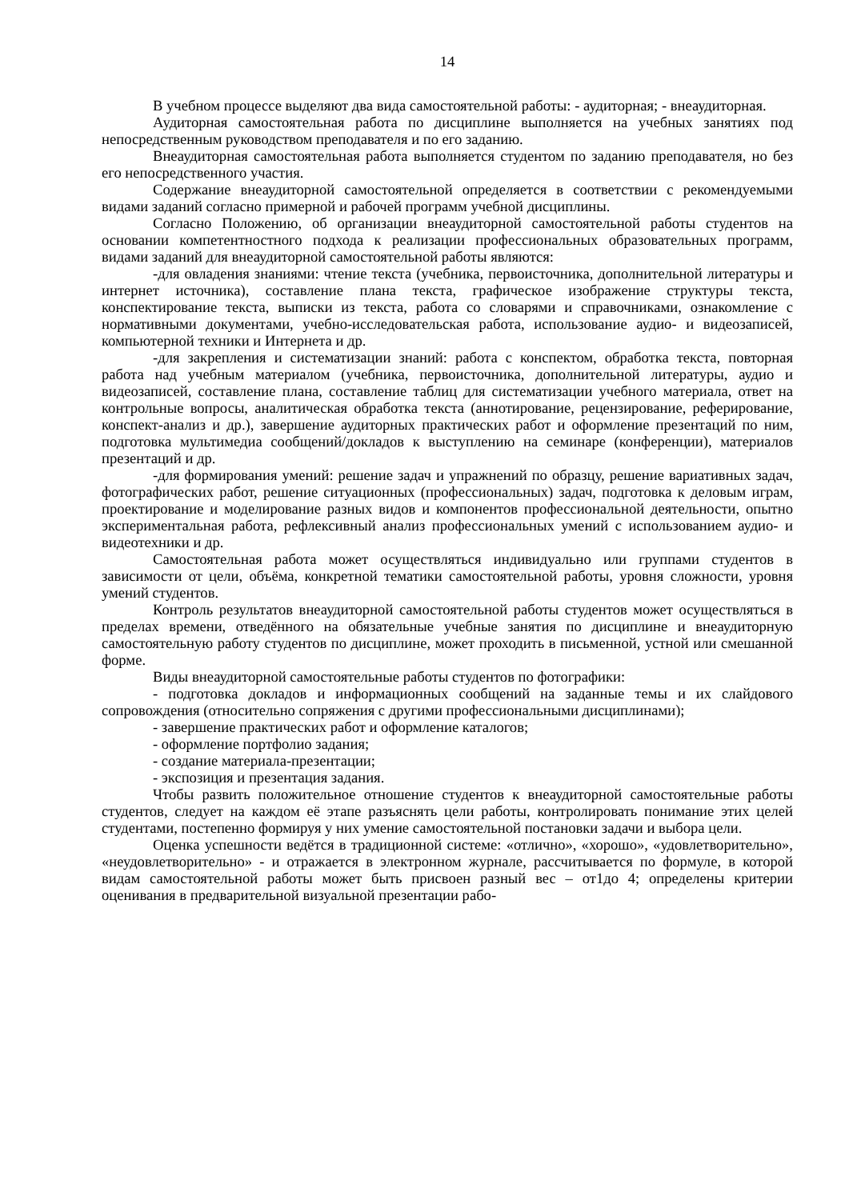14
В учебном процессе выделяют два вида самостоятельной работы: - аудиторная; - внеаудиторная.
Аудиторная самостоятельная работа по дисциплине выполняется на учебных занятиях под непосредственным руководством преподавателя и по его заданию.
Внеаудиторная самостоятельная работа выполняется студентом по заданию преподавателя, но без его непосредственного участия.
Содержание внеаудиторной самостоятельной определяется в соответствии с рекомендуемыми видами заданий согласно примерной и рабочей программ учебной дисциплины.
Согласно Положению, об организации внеаудиторной самостоятельной работы студентов на основании компетентностного подхода к реализации профессиональных образовательных программ, видами заданий для внеаудиторной самостоятельной работы являются:
-для овладения знаниями: чтение текста (учебника, первоисточника, дополнительной литературы и интернет источника), составление плана текста, графическое изображение структуры текста, конспектирование текста, выписки из текста, работа со словарями и справочниками, ознакомление с нормативными документами, учебно-исследовательская работа, использование аудио- и видеозаписей, компьютерной техники и Интернета и др.
-для закрепления и систематизации знаний: работа с конспектом, обработка текста, повторная работа над учебным материалом (учебника, первоисточника, дополнительной литературы, аудио и видеозаписей, составление плана, составление таблиц для систематизации учебного материала, ответ на контрольные вопросы, аналитическая обработка текста (аннотирование, рецензирование, реферирование, конспект-анализ и др.), завершение аудиторных практических работ и оформление презентаций по ним, подготовка мультимедиа сообщений/докладов к выступлению на семинаре (конференции), материалов презентаций и др.
-для формирования умений: решение задач и упражнений по образцу, решение вариативных задач, фотографических работ, решение ситуационных (профессиональных) задач, подготовка к деловым играм, проектирование и моделирование разных видов и компонентов профессиональной деятельности, опытно экспериментальная работа, рефлексивный анализ профессиональных умений с использованием аудио- и видеотехники и др.
Самостоятельная работа может осуществляться индивидуально или группами студентов в зависимости от цели, объёма, конкретной тематики самостоятельной работы, уровня сложности, уровня умений студентов.
Контроль результатов внеаудиторной самостоятельной работы студентов может осуществляться в пределах времени, отведённого на обязательные учебные занятия по дисциплине и внеаудиторную самостоятельную работу студентов по дисциплине, может проходить в письменной, устной или смешанной форме.
Виды внеаудиторной самостоятельные работы студентов по фотографики:
- подготовка докладов и информационных сообщений на заданные темы и их слайдового сопровождения (относительно сопряжения с другими профессиональными дисциплинами);
- завершение практических работ и оформление каталогов;
- оформление портфолио задания;
- создание материала-презентации;
- экспозиция и презентация задания.
Чтобы развить положительное отношение студентов к внеаудиторной самостоятельные работы студентов, следует на каждом её этапе разъяснять цели работы, контролировать понимание этих целей студентами, постепенно формируя у них умение самостоятельной постановки задачи и выбора цели.
Оценка успешности ведётся в традиционной системе: «отлично», «хорошо», «удовлетворительно», «неудовлетворительно» - и отражается в электронном журнале, рассчитывается по формуле, в которой видам самостоятельной работы может быть присвоен разный вес – от1до 4; определены критерии оценивания в предварительной визуальной презентации рабо-